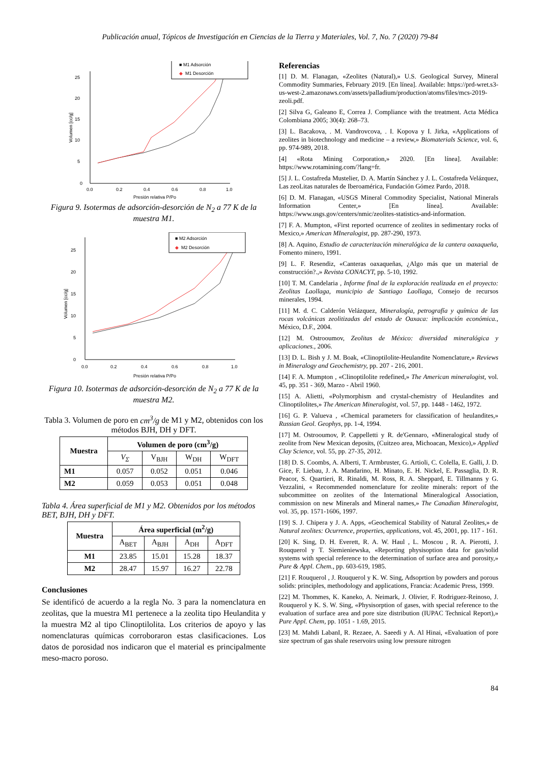Publicación anual, Tópicos de Investigación en Ciencias de la Tierra y Materiales, Vol. 7, No. 7 (2020) 79-84
0
5
10
15
20
25
0.0
0.2
0.4
0.6
0.8
1.0
Presión relativa P/Po
Volumen [cc/g]
■ M1 Adsorción
◆
M1 Desorción
Figura 9. Isotermas de adsorción-desorción de N<sub>2</sub> a 77 K de la muestra M1.
0
5
10
15
20
25
0.0
0.2
0.4
0.6
0.8
1.0
Presión relativa P/Po
Volumen [cc/g]
■ M2 Adsorción
◆
M2 Desorción
Figura 10. Isotermas de adsorción-desorción de N<sub>2</sub> a 77 K de la muestra M2.
Tabla 3. Volumen de poro en cm<sup>3</sup>/g de M1 y M2, obtenidos con los métodos BJH, DH y DFT.
| Muestra | Volumen de poro (cm<sup>3</sup>/g) | | | |
| --- | --- | --- | --- | --- |
| | V<sub>Σ</sub> | V<sub>BJH</sub> | W<sub>DH</sub> | W<sub>DFT</sub> |
| M1 | 0.057 | 0.052 | 0.051 | 0.046 |
| M2 | 0.059 | 0.053 | 0.051 | 0.048 |
Tabla 4. Área superficial de M1 y M2. Obtenidos por los métodos BET, BJH, DH y DFT.
| Muestra | Área superficial (m<sup>2</sup>/g) | | | |
| --- | --- | --- | --- | --- |
| | A<sub>BET</sub> | A<sub>BJH</sub> | A<sub>DH</sub> | A<sub>DFT</sub> |
| M1 | 23.85 | 15.01 | 15.28 | 18.37 |
| M2 | 28.47 | 15.97 | 16.27 | 22.78 |
Conclusiones
Se identificó de acuerdo a la regla No. 3 para la nomenclatura en zeolitas, que la muestra M1 pertenece a la zeolita tipo Heulandita y la muestra M2 al tipo Clinoptilolita. Los criterios de apoyo y las nomenclaturas químicas corroboraron estas clasificaciones. Los datos de porosidad nos indicaron que el material es principalmente meso-macro poroso.
Referencias
[1] D. M. Flanagan, «Zeolites (Natural),» U.S. Geological Survey, Mineral Commodity Summaries, February 2019. [En línea]. Available: https://prd-wret.s3-us-west-2.amazonaws.com/assets/palladium/production/atoms/files/mcs-2019-zeoli.pdf.
[2] Silva G, Galeano E, Correa J. Compliance with the treatment. Acta Médica Colombiana 2005; 30(4): 268–73.
[3] L. Bacakova, . M. Vandrovcova, . I. Kopova y I. Jirka, «Applications of zeolites in biotechnology and medicine – a review,» Biomaterials Science, vol. 6, pp. 974-989, 2018.
[4] «Rota Mining Corporation,» 2020. [En línea]. Available: https://www.rotamining.com/?lang=fr.
[5] J. L. Costafreda Mustelier, D. A. Martín Sánchez y J. L. Costafreda Velázquez, Las zeoLitas naturales de Iberoamérica, Fundación Gómez Pardo, 2018.
[6] D. M. Flanagan, «USGS Mineral Commodity Specialist, National Minerals Information Center,» [En línea]. Available: https://www.usgs.gov/centers/nmic/zeolites-statistics-and-information.
[7] F. A. Mumpton, «First reported ocurrence of zeolites in sedimentary rocks of Mexico,» American MIneralogist, pp. 287-290, 1973.
[8] A. Aquino, Estudio de caracterización mineralógica de la cantera oaxaqueña, Fomento minero, 1991.
[9] L. F. Resendiz, «Canteras oaxaqueñas, ¿Algo más que un material de construcción?.,» Revista CONACYT, pp. 5-10, 1992.
[10] T. M. Candelaria , Informe final de la exploración realizada en el proyecto: Zeolitas Laollaga, municipio de Santiago Laollaga, Consejo de recursos minerales, 1994.
[11] M. d. C. Calderón Velázquez, Mineralogía, petrografía y química de las rocas volcánicas zeolitizadas del estado de Oaxaca: implicación económica., México, D.F., 2004.
[12] M. Ostrooumov, Zeolitas de México: diversidad mineralógica y aplicaciones., 2006.
[13] D. L. Bish y J. M. Boak, «Clinoptilolite-Heulandite Nomenclature,» Reviews in Mineralogy and Geochemistry, pp. 207 - 216, 2001.
[14] F. A. Mumpton , «Clinoptilolite redefined,» The American mineralogist, vol. 45, pp. 351 - 369, Marzo - Abril 1960.
[15] A. Alietti, «Polymorphism and crystal-chemistry of Heulandites and Clinoptilolites,» The American Mineralogist, vol. 57, pp. 1448 - 1462, 1972.
[16] G. P. Valueva , «Chemical parameters for classification of heulandites,» Russian Geol. Geophys, pp. 1-4, 1994.
[17] M. Ostrooumov, P. Cappelletti y R. de'Gennaro, «Mineralogical study of zeolite from New Mexican deposits, (Cuitzeo area, Michoacan, Mexico),» Applied Clay Science, vol. 55, pp. 27-35, 2012.
[18] D. S. Coombs, A. Alberti, T. Armbruster, G. Artioli, C. Colella, E. Galli, J. D. Gice, F. Liebau, J. A. Mandarino, H. Minato, E. H. Nickel, E. Passaglia, D. R. Peacor, S. Quartieri, R. Rinaldi, M. Ross, R. A. Sheppard, E. Tillmanns y G. Vezzalini, « Recommended nomenclature for zeolite minerals: report of the subcommittee on zeolites of the International Mineralogical Association, commission on new Minerals and Mineral names,» The Canadian Mineralogist, vol. 35, pp. 1571-1606, 1997.
[19] S. J. Chipera y J. A. Apps, «Geochemical Stability of Natural Zeolites,» de Natural zeolites: Ocurrence, properties, applications, vol. 45, 2001, pp. 117 - 161.
[20] K. Sing, D. H. Everett, R. A. W. Haul , L. Moscou , R. A. Pierotti, J. Rouquerol y T. Siemieniewska, «Reporting physisoption data for gas/solid systems with special reference to the determination of surface area and porosity,» Pure & Appl. Chem., pp. 603-619, 1985.
[21] F. Rouquerol , J. Rouquerol y K. W. Sing, Adsoprtion by powders and porous solids: principles, methodology and applications, Francia: Academic Press, 1999.
[22] M. Thommes, K. Kaneko, A. Neimark, J. Olivier, F. Rodriguez-Reinoso, J. Rouquerol y K. S. W. Sing, «Physisorption of gases, with special reference to the evaluation of surface area and pore size distribution (IUPAC Technical Report),» Pure Appl. Chem, pp. 1051 - 1.69, 2015.
[23] M. Mahdi LabanI, R. Rezaee, A. Saeedi y A. Al Hinai, «Evaluation of pore size spectrum of gas shale reservoirs using low pressure nitrogen
84